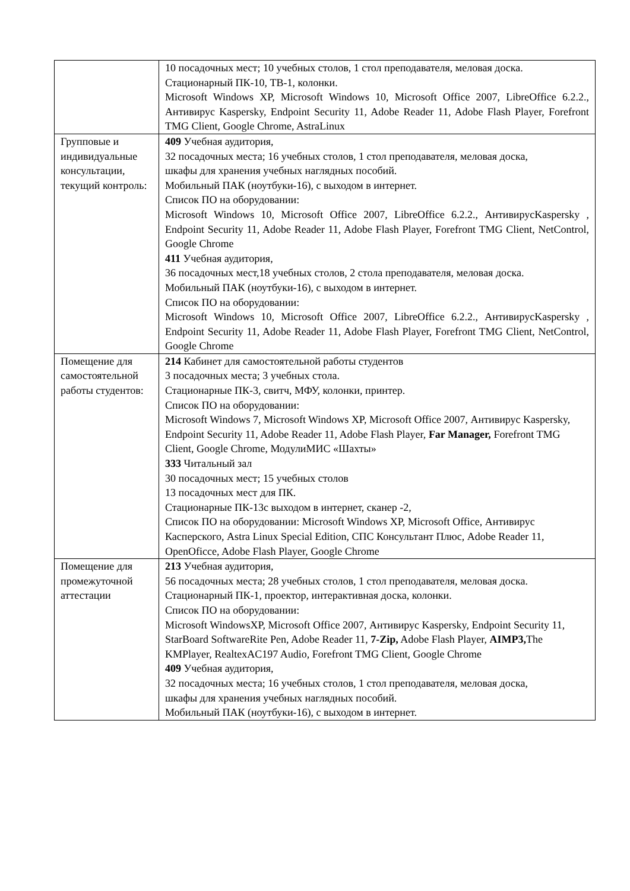| | 10 посадочных мест; 10 учебных столов, 1 стол преподавателя, меловая доска. Стационарный ПК-10, ТВ-1, колонки. Microsoft Windows XP, Microsoft Windows 10, Microsoft Office 2007, LibreOffice 6.2.2., Антивирус Kaspersky, Endpoint Security 11, Adobe Reader 11, Adobe Flash Player, Forefront TMG Client, Google Chrome, AstraLinux |
| Групповые и индивидуальные консультации, текущий контроль: | 409 Учебная аудитория, 32 посадочных места; 16 учебных столов, 1 стол преподавателя, меловая доска, шкафы для хранения учебных наглядных пособий. Мобильный ПАК (ноутбуки-16), с выходом в интернет. Список ПО на оборудовании: Microsoft Windows 10, Microsoft Office 2007, LibreOffice 6.2.2., АнтивирусKaspersky , Endpoint Security 11, Adobe Reader 11, Adobe Flash Player, Forefront TMG Client, NetControl, Google Chrome 411 Учебная аудитория, 36 посадочных мест,18 учебных столов, 2 стола преподавателя, меловая доска. Мобильный ПАК (ноутбуки-16), с выходом в интернет. Список ПО на оборудовании: Microsoft Windows 10, Microsoft Office 2007, LibreOffice 6.2.2., АнтивирусKaspersky , Endpoint Security 11, Adobe Reader 11, Adobe Flash Player, Forefront TMG Client, NetControl, Google Chrome |
| Помещение для самостоятельной работы студентов: | 214 Кабинет для самостоятельной работы студентов 3 посадочных места; 3 учебных стола. Стационарные ПК-3, свитч, МФУ, колонки, принтер. Список ПО на оборудовании: Microsoft Windows 7, Microsoft Windows XP, Microsoft Office 2007, Антивирус Kaspersky, Endpoint Security 11, Adobe Reader 11, Adobe Flash Player, Far Manager, Forefront TMG Client, Google Chrome, МодулиМИС «Шахты» 333 Читальный зал 30 посадочных мест; 15 учебных столов 13 посадочных мест для ПК. Стационарные ПК-13с выходом в интернет, сканер -2, Список ПО на оборудовании: Microsoft Windows XP, Microsoft Office, Антивирус Касперского, Astra Linux Special Edition, СПС Консультант Плюс, Adobe Reader 11, OpenOficce, Adobe Flash Player, Google Chrome |
| Помещение для промежуточной аттестации | 213 Учебная аудитория, 56 посадочных места; 28 учебных столов, 1 стол преподавателя, меловая доска. Стационарный ПК-1, проектор, интерактивная доска, колонки. Список ПО на оборудовании: Microsoft WindowsXP, Microsoft Office 2007, Антивирус Kaspersky, Endpoint Security 11, StarBoard SoftwareRite Pen, Adobe Reader 11, 7-Zip, Adobe Flash Player, AIMP3, The KMPlayer, RealtexAC197 Audio, Forefront TMG Client, Google Chrome 409 Учебная аудитория, 32 посадочных места; 16 учебных столов, 1 стол преподавателя, меловая доска, шкафы для хранения учебных наглядных пособий. Мобильный ПАК (ноутбуки-16), с выходом в интернет. |